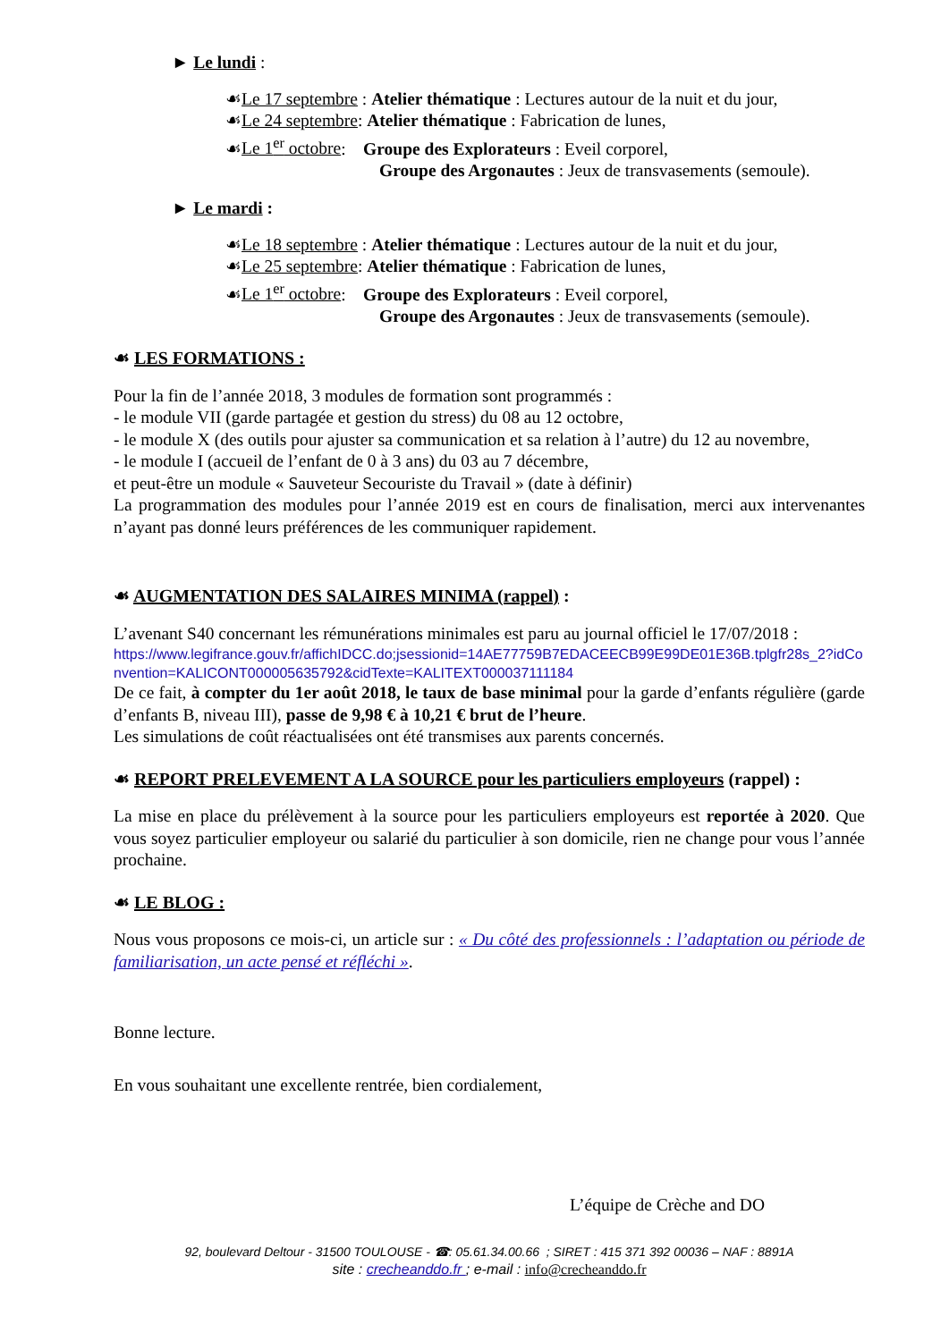► Le lundi :
☙Le 17 septembre : Atelier thématique : Lectures autour de la nuit et du jour,
☙Le 24 septembre: Atelier thématique : Fabrication de lunes,
☙Le 1<sup>er</sup> octobre: Groupe des Explorateurs : Eveil corporel,
Groupe des Argonautes : Jeux de transvasements (semoule).
► Le mardi :
☙Le 18 septembre : Atelier thématique : Lectures autour de la nuit et du jour,
☙Le 25 septembre: Atelier thématique : Fabrication de lunes,
☙Le 1<sup>er</sup> octobre: Groupe des Explorateurs : Eveil corporel,
Groupe des Argonautes : Jeux de transvasements (semoule).
☙ LES FORMATIONS :
Pour la fin de l’année 2018, 3 modules de formation sont programmés :
- le module VII (garde partagée et gestion du stress) du 08 au 12 octobre,
- le module X (des outils pour ajuster sa communication et sa relation à l’autre) du 12 au novembre,
- le module I (accueil de l’enfant de 0 à 3 ans) du 03 au 7 décembre,
et peut-être un module « Sauveteur Secouriste du Travail » (date à définir)
La programmation des modules pour l’année 2019 est en cours de finalisation, merci aux intervenantes n’ayant pas donné leurs préférences de les communiquer rapidement.
☙ AUGMENTATION DES SALAIRES MINIMA (rappel) :
L’avenant S40 concernant les rémunérations minimales est paru au journal officiel le 17/07/2018 :
https://www.legifrance.gouv.fr/affichIDCC.do;jsessionid=14AE77759B7EDACEECB99E99DE01E36B.tplgfr28s_2?idConvention=KALICONT000005635792&cidTexte=KALITEXT000037111184
De ce fait, à compter du 1er août 2018, le taux de base minimal pour la garde d’enfants régulière (garde d’enfants B, niveau III), passe de 9,98 € à 10,21 € brut de l’heure.
Les simulations de coût réactualisées ont été transmises aux parents concernés.
☙ REPORT PRELEVEMENT A LA SOURCE pour les particuliers employeurs (rappel) :
La mise en place du prélèvement à la source pour les particuliers employeurs est reportée à 2020. Que vous soyez particulier employeur ou salarié du particulier à son domicile, rien ne change pour vous l’année prochaine.
☙ LE BLOG :
Nous vous proposons ce mois-ci, un article sur : « Du côté des professionnels : l’adaptation ou période de familiarisation, un acte pensé et réfléchi ».
Bonne lecture.
En vous souhaitant une excellente rentrée, bien cordialement,
L’équipe de Crèche and DO
92, boulevard Deltour - 31500 TOULOUSE - ☎: 05.61.34.00.66 ; SIRET : 415 371 392 00036 – NAF : 8891A
site : crecheanddo.fr ; e-mail : info@crecheanddo.fr